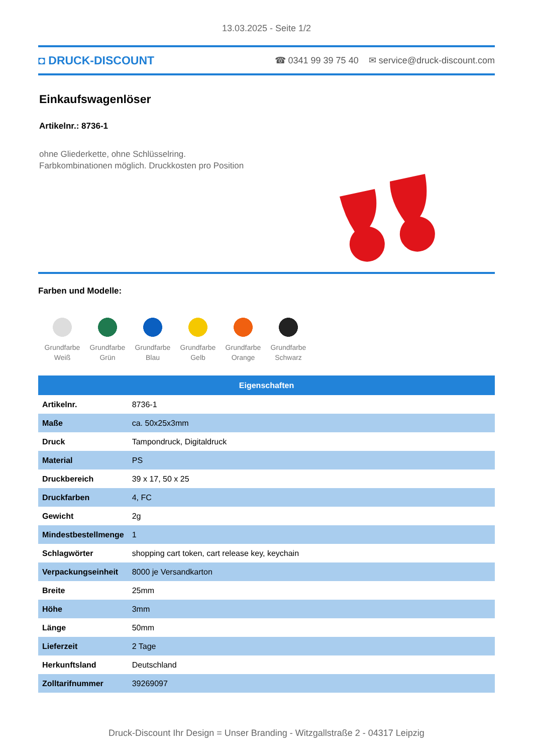13.03.2025 - Seite 1/2
◘ DRUCK-DISCOUNT ☎ 0341 99 39 75 40 ✉ service@druck-discount.com
Einkaufswagenlöser
Artikelnr.: 8736-1
ohne Gliederkette, ohne Schlüsselring.
Farbkombinationen möglich. Druckkosten pro Position
Farben und Modelle:
Grundfarbe Weiß
Grundfarbe Grün
Grundfarbe Blau
Grundfarbe Gelb
Grundfarbe Orange
Grundfarbe Schwarz
| Eigenschaften | |
| --- | --- |
| Artikelnr. | 8736-1 |
| Maße | ca. 50x25x3mm |
| Druck | Tampondruck, Digitaldruck |
| Material | PS |
| Druckbereich | 39 x 17, 50 x 25 |
| Druckfarben | 4, FC |
| Gewicht | 2g |
| Mindestbestellmenge | 1 |
| Schlagwörter | shopping cart token, cart release key, keychain |
| Verpackungseinheit | 8000 je Versandkarton |
| Breite | 25mm |
| Höhe | 3mm |
| Länge | 50mm |
| Lieferzeit | 2 Tage |
| Herkunftsland | Deutschland |
| Zolltarifnummer | 39269097 |
Druck-Discount Ihr Design = Unser Branding - Witzgallstraße 2 - 04317 Leipzig